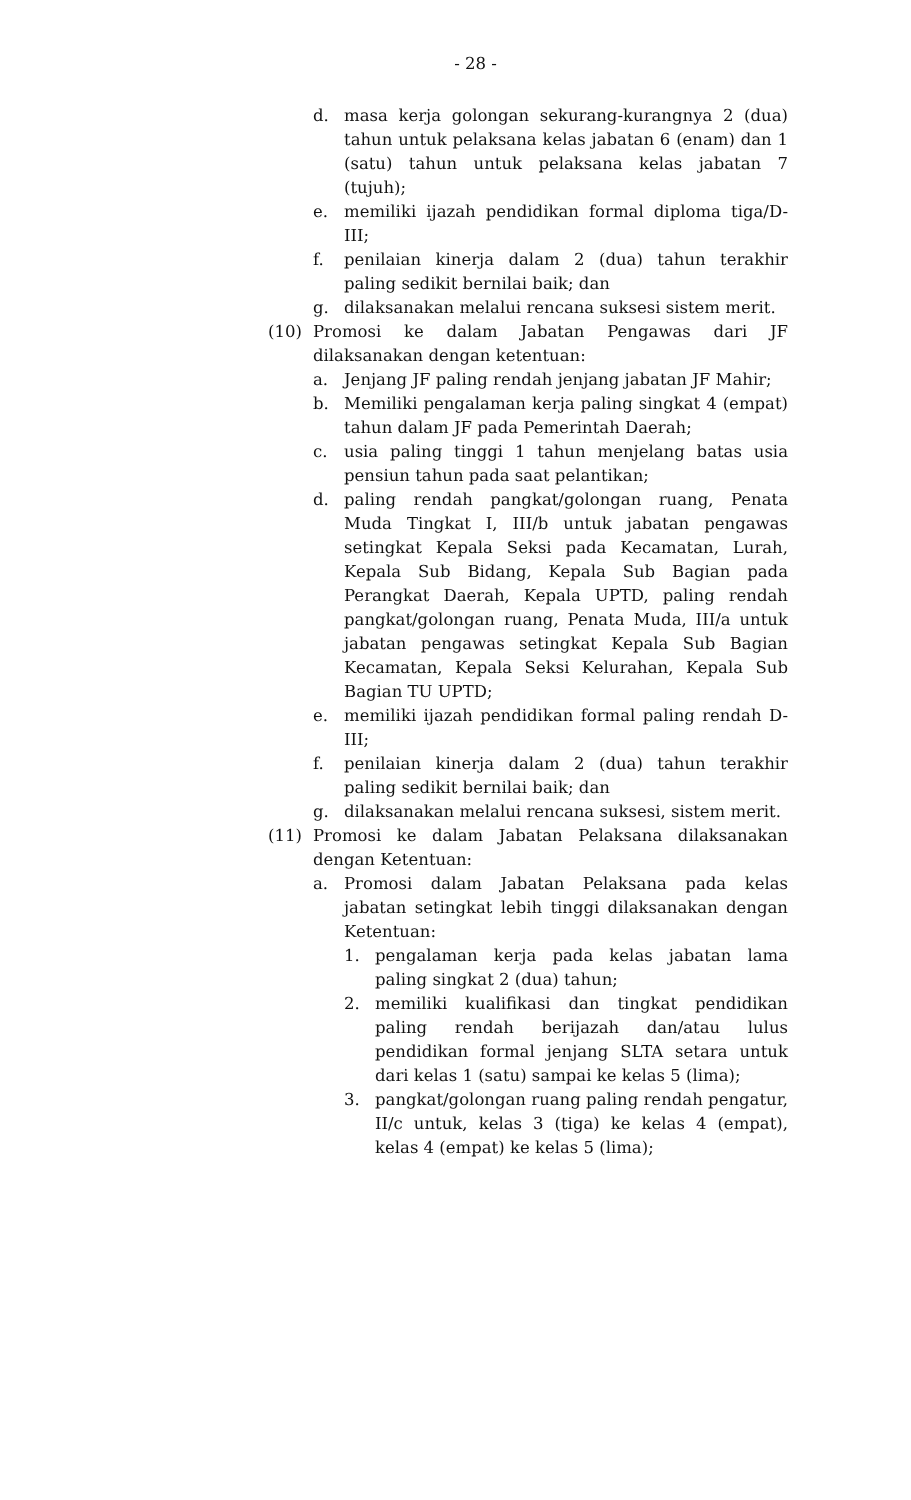- 28 -
d. masa kerja golongan sekurang-kurangnya 2 (dua) tahun untuk pelaksana kelas jabatan 6 (enam) dan 1 (satu) tahun untuk pelaksana kelas jabatan 7 (tujuh);
e. memiliki ijazah pendidikan formal diploma tiga/D-III;
f. penilaian kinerja dalam 2 (dua) tahun terakhir paling sedikit bernilai baik; dan
g. dilaksanakan melalui rencana suksesi sistem merit.
(10) Promosi ke dalam Jabatan Pengawas dari JF dilaksanakan dengan ketentuan:
a. Jenjang JF paling rendah jenjang jabatan JF Mahir;
b. Memiliki pengalaman kerja paling singkat 4 (empat) tahun dalam JF pada Pemerintah Daerah;
c. usia paling tinggi 1 tahun menjelang batas usia pensiun tahun pada saat pelantikan;
d. paling rendah pangkat/golongan ruang, Penata Muda Tingkat I, III/b untuk jabatan pengawas setingkat Kepala Seksi pada Kecamatan, Lurah, Kepala Sub Bidang, Kepala Sub Bagian pada Perangkat Daerah, Kepala UPTD, paling rendah pangkat/golongan ruang, Penata Muda, III/a untuk jabatan pengawas setingkat Kepala Sub Bagian Kecamatan, Kepala Seksi Kelurahan, Kepala Sub Bagian TU UPTD;
e. memiliki ijazah pendidikan formal paling rendah D-III;
f. penilaian kinerja dalam 2 (dua) tahun terakhir paling sedikit bernilai baik; dan
g. dilaksanakan melalui rencana suksesi, sistem merit.
(11) Promosi ke dalam Jabatan Pelaksana dilaksanakan dengan Ketentuan:
a. Promosi dalam Jabatan Pelaksana pada kelas jabatan setingkat lebih tinggi dilaksanakan dengan Ketentuan:
1. pengalaman kerja pada kelas jabatan lama paling singkat 2 (dua) tahun;
2. memiliki kualifikasi dan tingkat pendidikan paling rendah berijazah dan/atau lulus pendidikan formal jenjang SLTA setara untuk dari kelas 1 (satu) sampai ke kelas 5 (lima);
3. pangkat/golongan ruang paling rendah pengatur, II/c untuk, kelas 3 (tiga) ke kelas 4 (empat), kelas 4 (empat) ke kelas 5 (lima);